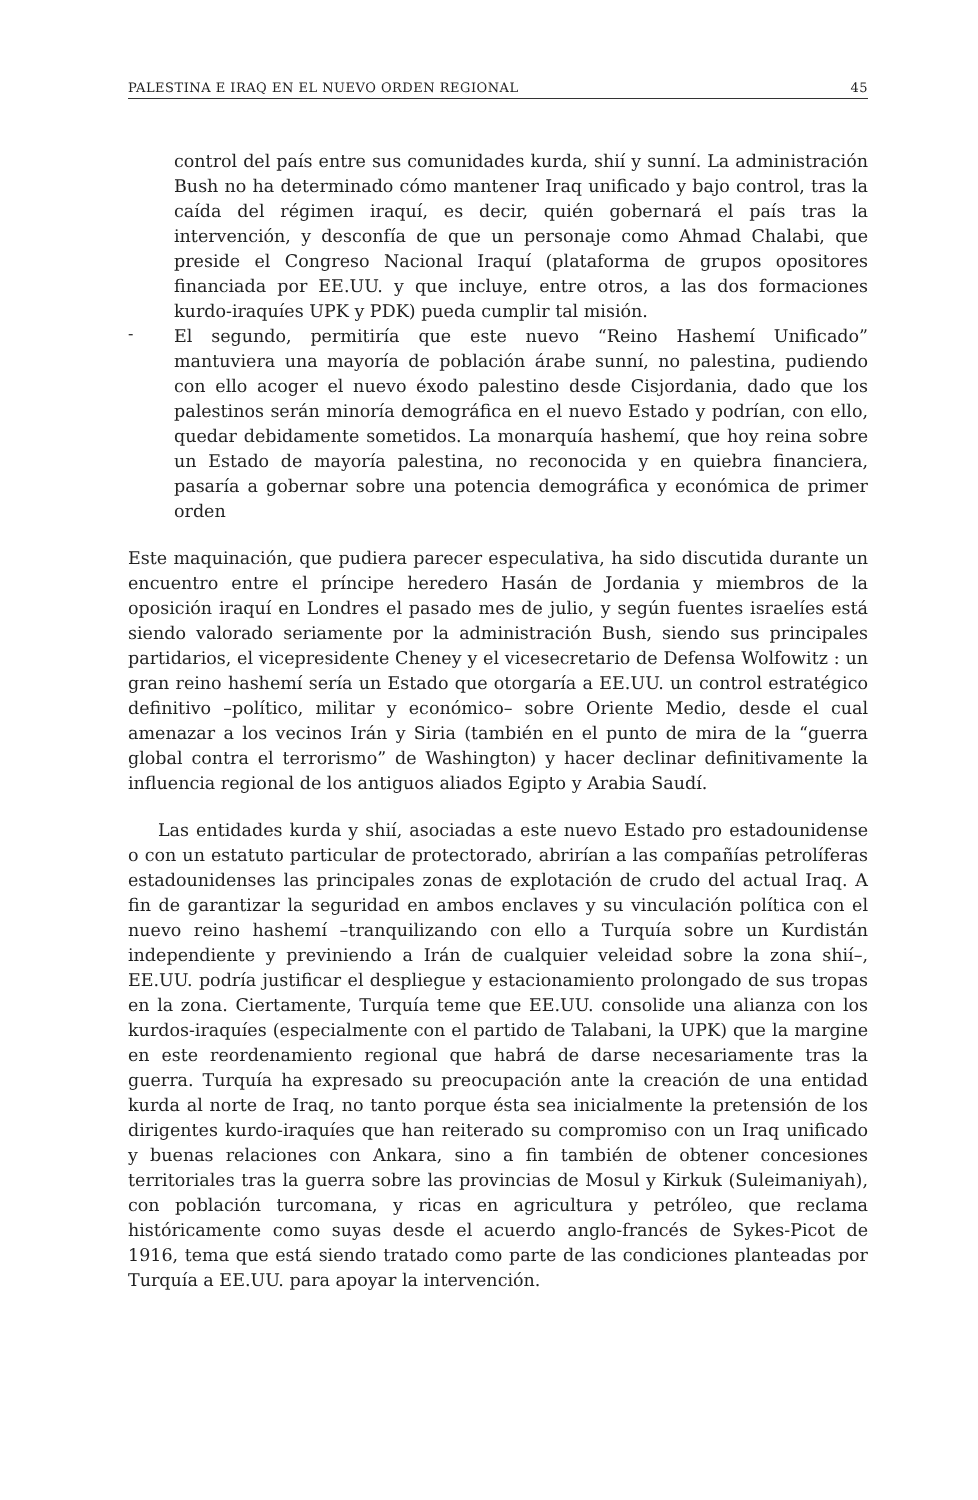PALESTINA E IRAQ EN EL NUEVO ORDEN REGIONAL 45
control del país entre sus comunidades kurda, shií y sunní. La administración Bush no ha determinado cómo mantener Iraq unificado y bajo control, tras la caída del régimen iraquí, es decir, quién gobernará el país tras la intervención, y desconfía de que un personaje como Ahmad Chalabi, que preside el Congreso Nacional Iraquí (plataforma de grupos opositores financiada por EE.UU. y que incluye, entre otros, a las dos formaciones kurdo-iraquíes UPK y PDK) pueda cumplir tal misión.
-
El segundo, permitiría que este nuevo “Reino Hashemí Unificado” mantuviera una mayoría de población árabe sunní, no palestina, pudiendo con ello acoger el nuevo éxodo palestino desde Cisjordania, dado que los palestinos serán minoría demográfica en el nuevo Estado y podrían, con ello, quedar debidamente sometidos. La monarquía hashemí, que hoy reina sobre un Estado de mayoría palestina, no reconocida y en quiebra financiera, pasaría a gobernar sobre una potencia demográfica y económica de primer orden
Este maquinación, que pudiera parecer especulativa, ha sido discutida durante un encuentro entre el príncipe heredero Hasán de Jordania y miembros de la oposición iraquí en Londres el pasado mes de julio, y según fuentes israelíes está siendo valorado seriamente por la administración Bush, siendo sus principales partidarios, el vicepresidente Cheney y el vicesecretario de Defensa Wolfowitz : un gran reino hashemí sería un Estado que otorgaría a EE.UU. un control estratégico definitivo –político, militar y económico– sobre Oriente Medio, desde el cual amenazar a los vecinos Irán y Siria (también en el punto de mira de la “guerra global contra el terrorismo” de Washington) y hacer declinar definitivamente la influencia regional de los antiguos aliados Egipto y Arabia Saudí.
Las entidades kurda y shií, asociadas a este nuevo Estado pro estadounidense o con un estatuto particular de protectorado, abrirían a las compañías petrolíferas estadounidenses las principales zonas de explotación de crudo del actual Iraq. A fin de garantizar la seguridad en ambos enclaves y su vinculación política con el nuevo reino hashemí –tranquilizando con ello a Turquía sobre un Kurdistán independiente y previniendo a Irán de cualquier veleidad sobre la zona shií–, EE.UU. podría justificar el despliegue y estacionamiento prolongado de sus tropas en la zona. Ciertamente, Turquía teme que EE.UU. consolide una alianza con los kurdos-iraquíes (especialmente con el partido de Talabani, la UPK) que la margine en este reordenamiento regional que habrá de darse necesariamente tras la guerra. Turquía ha expresado su preocupación ante la creación de una entidad kurda al norte de Iraq, no tanto porque ésta sea inicialmente la pretensión de los dirigentes kurdo-iraquíes que han reiterado su compromiso con un Iraq unificado y buenas relaciones con Ankara, sino a fin también de obtener concesiones territoriales tras la guerra sobre las provincias de Mosul y Kirkuk (Suleimaniyah), con población turcomana, y ricas en agricultura y petróleo, que reclama históricamente como suyas desde el acuerdo anglo-francés de Sykes-Picot de 1916, tema que está siendo tratado como parte de las condiciones planteadas por Turquía a EE.UU. para apoyar la intervención.